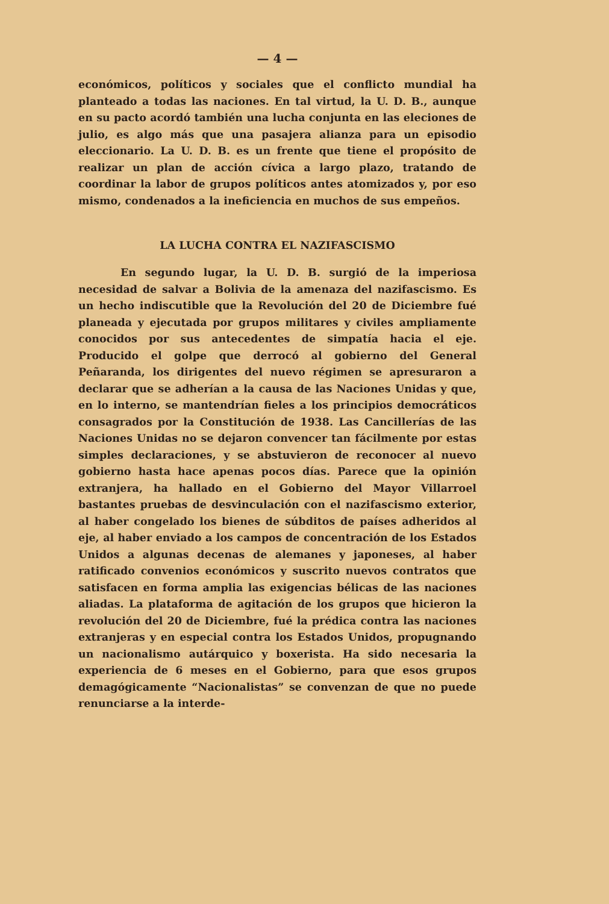— 4 —
económicos, políticos y sociales que el conflicto mundial ha planteado a todas las naciones. En tal virtud, la U. D. B., aunque en su pacto acordó también una lucha conjunta en las eleciones de julio, es algo más que una pasajera alianza para un episodio eleccionario. La U. D. B. es un frente que tiene el propósito de realizar un plan de acción cívica a largo plazo, tratando de coordinar la labor de grupos políticos antes atomizados y, por eso mismo, condenados a la ineficiencia en muchos de sus empeños.
LA LUCHA CONTRA EL NAZIFASCISMO
En segundo lugar, la U. D. B. surgió de la imperiosa necesidad de salvar a Bolivia de la amenaza del nazifascismo. Es un hecho indiscutible que la Revolución del 20 de Diciembre fué planeada y ejecutada por grupos militares y civiles ampliamente conocidos por sus antecedentes de simpatía hacia el eje. Producido el golpe que derrocó al gobierno del General Peñaranda, los dirigentes del nuevo régimen se apresuraron a declarar que se adherían a la causa de las Naciones Unidas y que, en lo interno, se mantendrían fieles a los principios democráticos consagrados por la Constitución de 1938. Las Cancillerías de las Naciones Unidas no se dejaron convencer tan fácilmente por estas simples declaraciones, y se abstuvieron de reconocer al nuevo gobierno hasta hace apenas pocos días. Parece que la opinión extranjera, ha hallado en el Gobierno del Mayor Villarroel bastantes pruebas de desvinculación con el nazifascismo exterior, al haber congelado los bienes de súbditos de países adheridos al eje, al haber enviado a los campos de concentración de los Estados Unidos a algunas decenas de alemanes y japoneses, al haber ratificado convenios económicos y suscrito nuevos contratos que satisfacen en forma amplia las exigencias bélicas de las naciones aliadas. La plataforma de agitación de los grupos que hicieron la revolución del 20 de Diciembre, fué la prédica contra las naciones extranjeras y en especial contra los Estados Unidos, propugnando un nacionalismo autárquico y boxerista. Ha sido necesaria la experiencia de 6 meses en el Gobierno, para que esos grupos demagógicamente “Nacionalistas” se convenzan de que no puede renunciarse a la interde-